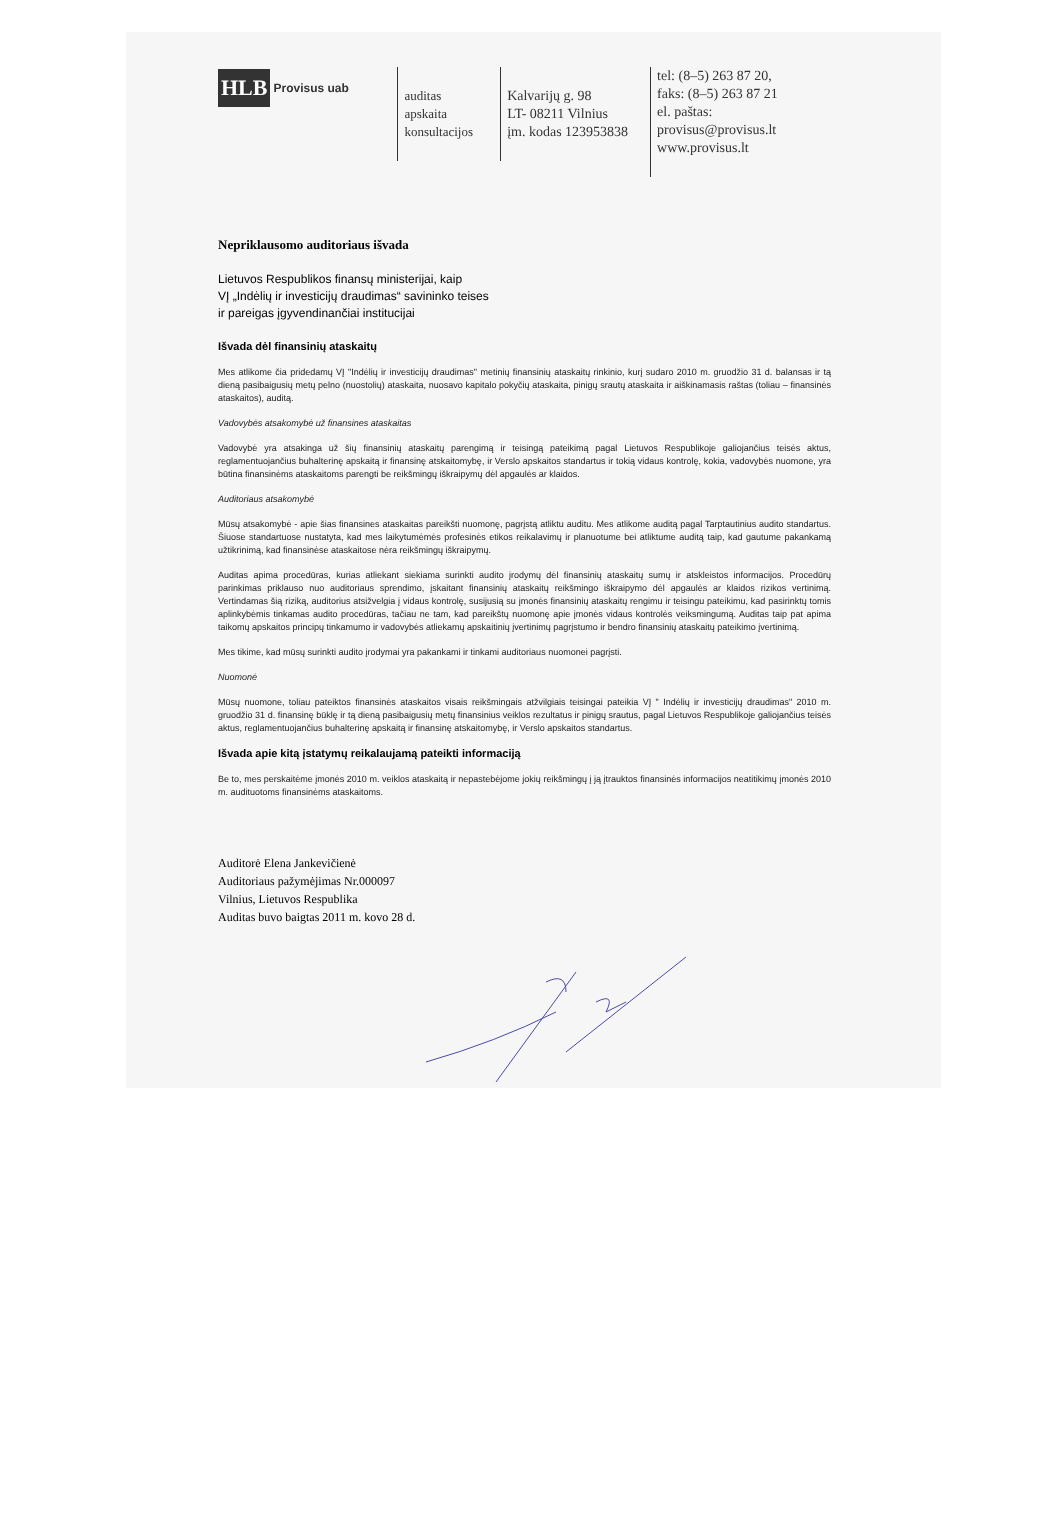HLB Provisus uab
auditas
apskaita
konsultacijos
Kalvarijų g. 98
LT- 08211 Vilnius
įm. kodas 123953838
tel: (8–5) 263 87 20,
faks: (8–5) 263 87 21
el. paštas: provisus@provisus.lt
www.provisus.lt
Nepriklausomo auditoriaus išvada
Lietuvos Respublikos finansų ministerijai, kaip
VĮ „Indėlių ir investicijų draudimas“ savininko teises
ir pareigas įgyvendinančiai institucijai
Išvada dėl finansinių ataskaitų
Mes atlikome čia pridedamų VĮ "Indėlių ir investicijų draudimas" metinių finansinių ataskaitų rinkinio, kurį sudaro 2010 m. gruodžio 31 d. balansas ir tą dieną pasibaigusių metų pelno (nuostolių) ataskaita, nuosavo kapitalo pokyčių ataskaita, pinigų srautų ataskaita ir aiškinamasis raštas (toliau – finansinės ataskaitos), auditą.
Vadovybės atsakomybė už finansines ataskaitas
Vadovybė yra atsakinga už šių finansinių ataskaitų parengimą ir teisingą pateikimą pagal Lietuvos Respublikoje galiojančius teisės aktus, reglamentuojančius buhalterinę apskaitą ir finansinę atskaitomybę, ir Verslo apskaitos standartus ir tokią vidaus kontrolę, kokia, vadovybės nuomone, yra būtina finansinėms ataskaitoms parengti be reikšmingų iškraipymų dėl apgaulės ar klaidos.
Auditoriaus atsakomybė
Mūsų atsakomybė - apie šias finansines ataskaitas pareikšti nuomonę, pagrįstą atliktu auditu. Mes atlikome auditą pagal Tarptautinius audito standartus. Šiuose standartuose nustatyta, kad mes laikytumėmės profesinės etikos reikalavimų ir planuotume bei atliktume auditą taip, kad gautume pakankamą užtikrinimą, kad finansinėse ataskaitose nėra reikšmingų iškraipymų.
Auditas apima procedūras, kurias atliekant siekiama surinkti audito įrodymų dėl finansinių ataskaitų sumų ir atskleistos informacijos. Procedūrų parinkimas priklauso nuo auditoriaus sprendimo, įskaitant finansinių ataskaitų reikšmingo iškraipymo dėl apgaulės ar klaidos rizikos vertinimą. Vertindamas šią riziką, auditorius atsižvelgia į vidaus kontrolę, susijusią su įmonės finansinių ataskaitų rengimu ir teisingu pateikimu, kad pasirinktų tomis aplinkybėmis tinkamas audito procedūras, tačiau ne tam, kad pareikštų nuomonę apie įmonės vidaus kontrolės veiksmingumą. Auditas taip pat apima taikomų apskaitos principų tinkamumo ir vadovybės atliekamų apskaitinių įvertinimų pagrįstumo ir bendro finansinių ataskaitų pateikimo įvertinimą.
Mes tikime, kad mūsų surinkti audito įrodymai yra pakankami ir tinkami auditoriaus nuomonei pagrįsti.
Nuomonė
Mūsų nuomone, toliau pateiktos finansinės ataskaitos visais reikšmingais atžvilgiais teisingai pateikia VĮ " Indėlių ir investicijų draudimas" 2010 m. gruodžio 31 d. finansinę būklę ir tą dieną pasibaigusių metų finansinius veiklos rezultatus ir pinigų srautus, pagal Lietuvos Respublikoje galiojančius teisės aktus, reglamentuojančius buhalterinę apskaitą ir finansinę atskaitomybę, ir Verslo apskaitos standartus.
Išvada apie kitą įstatymų reikalaujamą pateikti informaciją
Be to, mes perskaitėme įmonės 2010 m. veiklos ataskaitą ir nepastebėjome jokių reikšmingų į ją įtrauktos finansinės informacijos neatitikimų įmonės 2010 m. audituotoms finansinėms ataskaitoms.
Auditorė Elena Jankevičienė
Auditoriaus pažymėjimas Nr.000097
Vilnius, Lietuvos Respublika
Auditas buvo baigtas 2011 m. kovo 28 d.